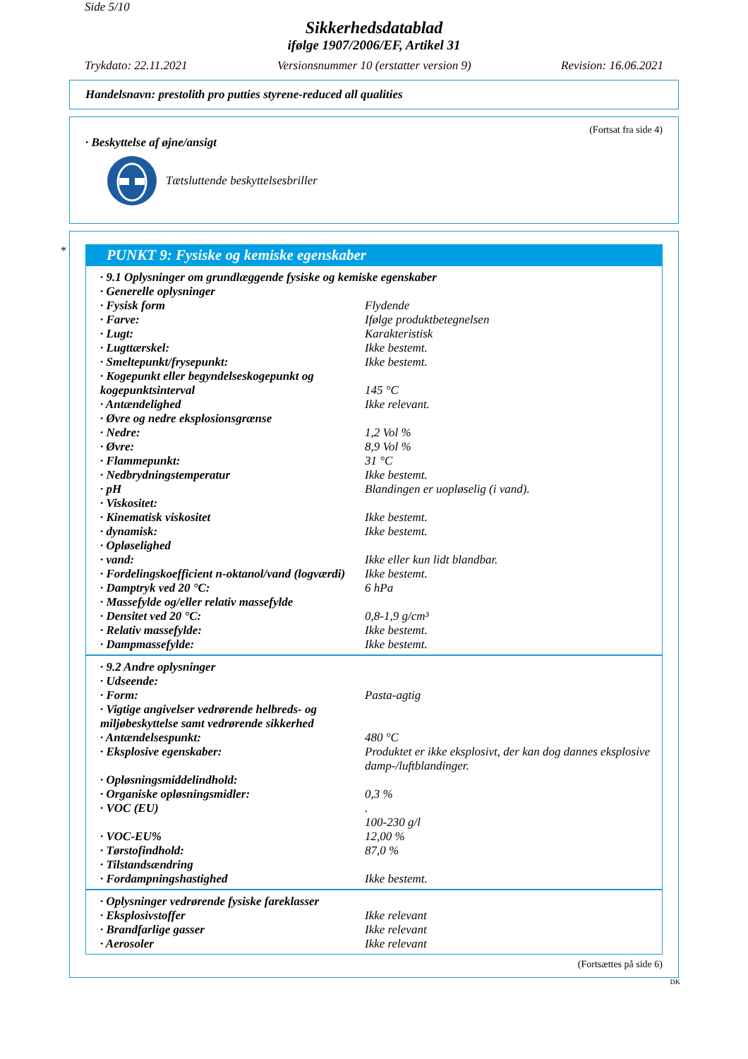Side 5/10
Sikkerhedsdatablad
ifølge 1907/2006/EF, Artikel 31
Trykdato: 22.11.2021 Versionsnummer 10 (erstatter version 9) Revision: 16.06.2021
Handelsnavn: prestolith pro putties styrene-reduced all qualities
(Fortsat fra side 4)
· Beskyttelse af øjne/ansigt
Tætsluttende beskyttelsesbriller
*
PUNKT 9: Fysiske og kemiske egenskaber
| · 9.1 Oplysninger om grundlæggende fysiske og kemiske egenskaber | |
| · Generelle oplysninger | |
| · Fysisk form | Flydende |
| · Farve: | Ifølge produktbetegnelsen |
| · Lugt: | Karakteristisk |
| · Lugttærskel: | Ikke bestemt. |
| · Smeltepunkt/frysepunkt: | Ikke bestemt. |
| · Kogepunkt eller begyndelseskogepunkt og kogepunktsinterval | 145 °C |
| · Antændelighed | Ikke relevant. |
| · Øvre og nedre eksplosionsgrænse | |
| · Nedre: | 1,2 Vol % |
| · Øvre: | 8,9 Vol % |
| · Flammepunkt: | 31 °C |
| · Nedbrydningstemperatur | Ikke bestemt. |
| · pH | Blandingen er uopløselig (i vand). |
| · Viskositet: | |
| · Kinematisk viskositet | Ikke bestemt. |
| · dynamisk: | Ikke bestemt. |
| · Opløselighed | |
| · vand: | Ikke eller kun lidt blandbar. |
| · Fordelingskoefficient n-oktanol/vand (logværdi) | Ikke bestemt. |
| · Damptryk ved 20 °C: | 6 hPa |
| · Massefylde og/eller relativ massefylde | |
| · Densitet ved 20 °C: | 0,8-1,9 g/cm³ |
| · Relativ massefylde: | Ikke bestemt. |
| · Dampmassefylde: | Ikke bestemt. |
| · 9.2 Andre oplysninger | |
| · Udseende: | |
| · Form: | Pasta-agtig |
| · Vigtige angivelser vedrørende helbreds- og miljøbeskyttelse samt vedrørende sikkerhed | |
| · Antændelsespunkt: | 480 °C |
| · Eksplosive egenskaber: | Produktet er ikke eksplosivt, der kan dog dannes eksplosive damp-/luftblandinger. |
| · Opløsningsmiddelindhold: | |
| · Organiske opløsningsmidler: | 0,3 % |
| · VOC (EU) | . 100-230 g/l |
| · VOC-EU% | 12,00 % |
| · Tørstofindhold: | 87,0 % |
| · Tilstandsændring | |
| · Fordampningshastighed | Ikke bestemt. |
| · Oplysninger vedrørende fysiske fareklasser | |
| · Eksplosivstoffer | Ikke relevant |
| · Brandfarlige gasser | Ikke relevant |
| · Aerosoler | Ikke relevant |
(Fortsættes på side 6)
DK